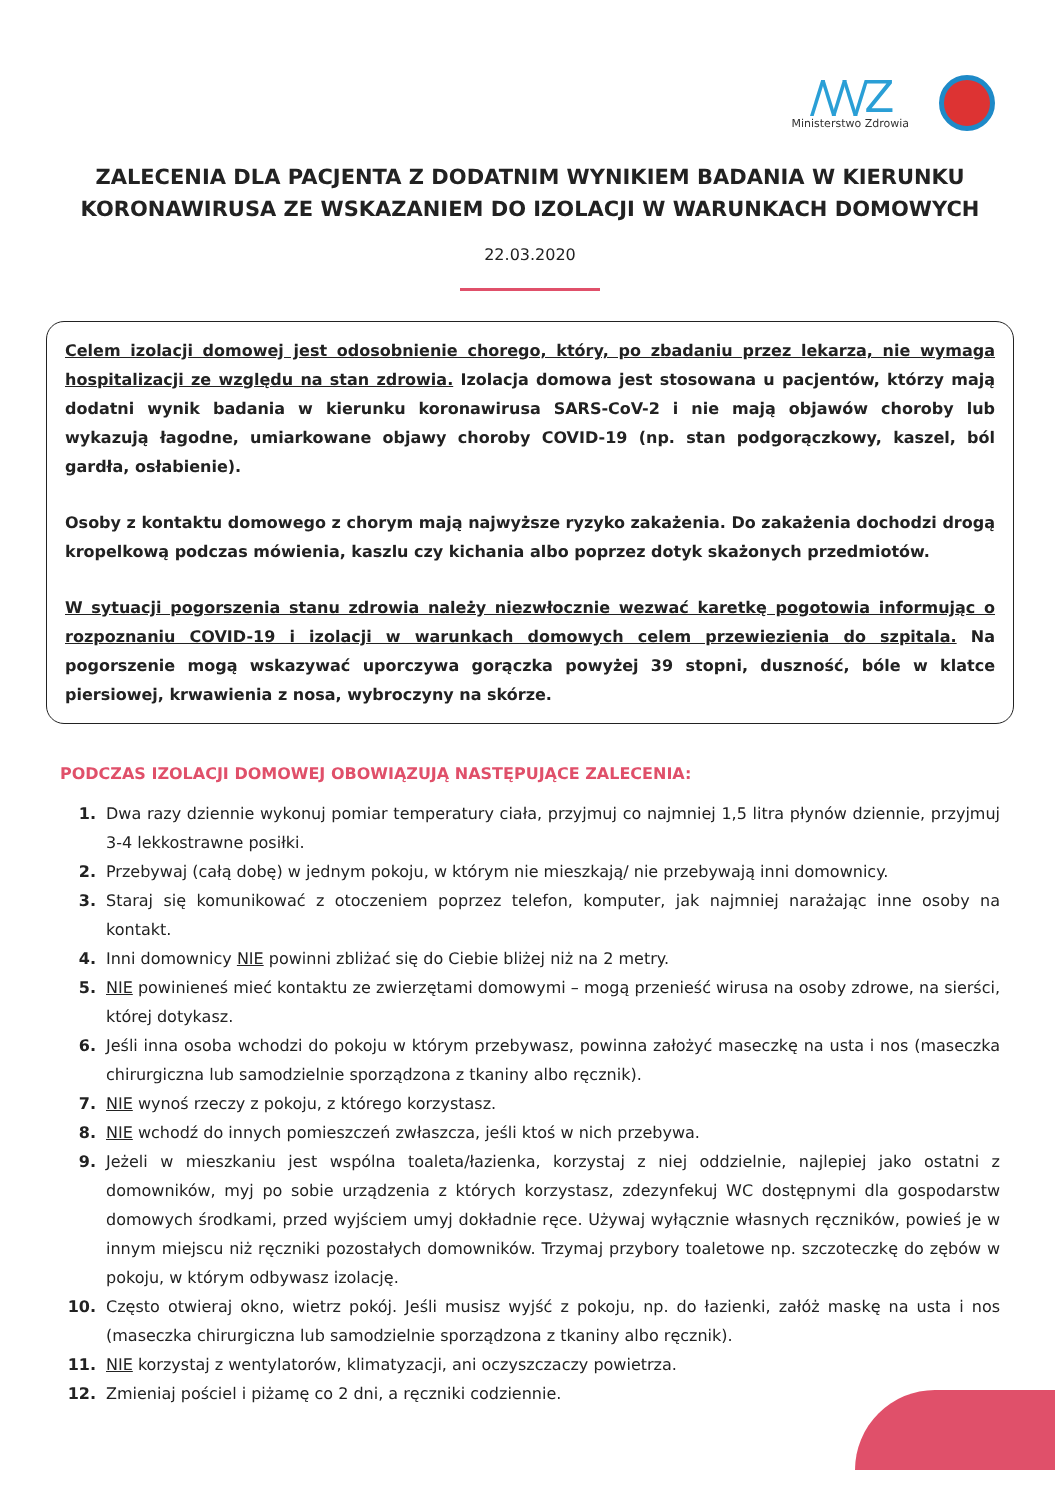/\/\/Z
Ministerstwo Zdrowia
ZALECENIA DLA PACJENTA Z DODATNIM WYNIKIEM BADANIA W KIERUNKU KORONAWIRUSA ZE WSKAZANIEM DO IZOLACJI W WARUNKACH DOMOWYCH
22.03.2020
Celem izolacji domowej jest odosobnienie chorego, który, po zbadaniu przez lekarza, nie wymaga hospitalizacji ze względu na stan zdrowia. Izolacja domowa jest stosowana u pacjentów, którzy mają dodatni wynik badania w kierunku koronawirusa SARS-CoV-2 i nie mają objawów choroby lub wykazują łagodne, umiarkowane objawy choroby COVID-19 (np. stan podgorączkowy, kaszel, ból gardła, osłabienie).
Osoby z kontaktu domowego z chorym mają najwyższe ryzyko zakażenia. Do zakażenia dochodzi drogą kropelkową podczas mówienia, kaszlu czy kichania albo poprzez dotyk skażonych przedmiotów.
W sytuacji pogorszenia stanu zdrowia należy niezwłocznie wezwać karetkę pogotowia informując o rozpoznaniu COVID-19 i izolacji w warunkach domowych celem przewiezienia do szpitala. Na pogorszenie mogą wskazywać uporczywa gorączka powyżej 39 stopni, duszność, bóle w klatce piersiowej, krwawienia z nosa, wybroczyny na skórze.
PODCZAS IZOLACJI DOMOWEJ OBOWIĄZUJĄ NASTĘPUJĄCE ZALECENIA:
1. Dwa razy dziennie wykonuj pomiar temperatury ciała, przyjmuj co najmniej 1,5 litra płynów dziennie, przyjmuj 3-4 lekkostrawne posiłki.
2. Przebywaj (całą dobę) w jednym pokoju, w którym nie mieszkają/ nie przebywają inni domownicy.
3. Staraj się komunikować z otoczeniem poprzez telefon, komputer, jak najmniej narażając inne osoby na kontakt.
4. Inni domownicy NIE powinni zbliżać się do Ciebie bliżej niż na 2 metry.
5. NIE powinieneś mieć kontaktu ze zwierzętami domowymi – mogą przenieść wirusa na osoby zdrowe, na sierści, której dotykasz.
6. Jeśli inna osoba wchodzi do pokoju w którym przebywasz, powinna założyć maseczkę na usta i nos (maseczka chirurgiczna lub samodzielnie sporządzona z tkaniny albo ręcznik).
7. NIE wynoś rzeczy z pokoju, z którego korzystasz.
8. NIE wchodź do innych pomieszczeń zwłaszcza, jeśli ktoś w nich przebywa.
9. Jeżeli w mieszkaniu jest wspólna toaleta/łazienka, korzystaj z niej oddzielnie, najlepiej jako ostatni z domowników, myj po sobie urządzenia z których korzystasz, zdezynfekuj WC dostępnymi dla gospodarstw domowych środkami, przed wyjściem umyj dokładnie ręce. Używaj wyłącznie własnych ręczników, powieś je w innym miejscu niż ręczniki pozostałych domowników. Trzymaj przybory toaletowe np. szczoteczkę do zębów w pokoju, w którym odbywasz izolację.
10. Często otwieraj okno, wietrz pokój. Jeśli musisz wyjść z pokoju, np. do łazienki, załóż maskę na usta i nos (maseczka chirurgiczna lub samodzielnie sporządzona z tkaniny albo ręcznik).
11. NIE korzystaj z wentylatorów, klimatyzacji, ani oczyszczaczy powietrza.
12. Zmieniaj pościel i piżamę co 2 dni, a ręczniki codziennie.